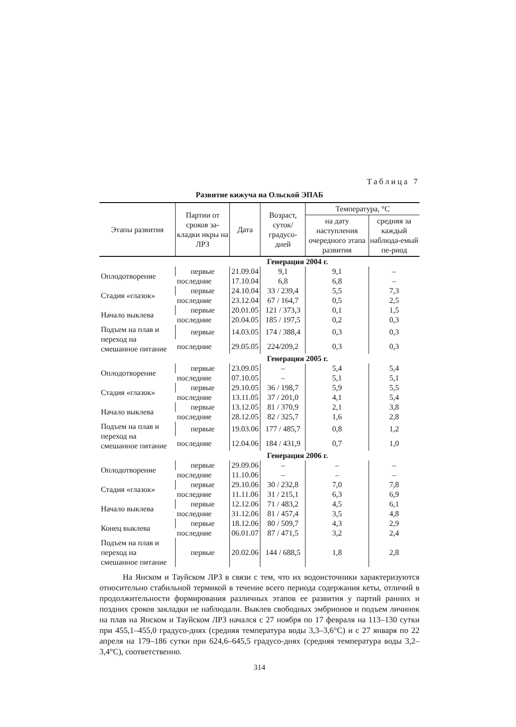Таблица 7
Развитие кижуча на Ольской ЭПАБ
| Этапы развития | Партии от сроков за-кладки икры на ЛРЗ | Дата | Возраст, суток/ градусо-дней | Температура, °С | |
| --- | --- | --- | --- | --- | --- |
| | | | | на дату наступления очередного этапа развития | средняя за каждый наблюда-емый пе-риод |
| | Генерация 2004 г. | | | | |
| Оплодотворение | первые | 21.09.04 | 9,1 | 9,1 | – |
| | последние | 17.10.04 | 6,8 | 6,8 | – |
| Стадия «глазок» | первые | 24.10.04 | 33 / 239,4 | 5,5 | 7,3 |
| | последние | 23.12.04 | 67 / 164,7 | 0,5 | 2,5 |
| Начало выклева | первые | 20.01.05 | 121 / 373,3 | 0,1 | 1,5 |
| | последние | 20.04.05 | 185 / 197,5 | 0,2 | 0,3 |
| Подъем на плав и переход на смешанное питание | первые | 14.03.05 | 174 / 388,4 | 0,3 | 0,3 |
| | последние | 29.05.05 | 224/209,2 | 0,3 | 0,3 |
| | Генерация 2005 г. | | | | |
| Оплодотворение | первые | 23.09.05 | – | 5,4 | 5,4 |
| | последние | 07.10.05 | – | 5,1 | 5,1 |
| Стадия «глазок» | первые | 29.10.05 | 36 / 198,7 | 5,9 | 5,5 |
| | последние | 13.11.05 | 37 / 201,0 | 4,1 | 5,4 |
| Начало выклева | первые | 13.12.05 | 81 / 370,9 | 2,1 | 3,8 |
| | последние | 28.12.05 | 82 / 325,7 | 1,6 | 2,8 |
| Подъем на плав и переход на смешанное питание | первые | 19.03.06 | 177 / 485,7 | 0,8 | 1,2 |
| | последние | 12.04.06 | 184 / 431,9 | 0,7 | 1,0 |
| | Генерация 2006 г. | | | | |
| Оплодотворение | первые | 29.09.06 | – | – | – |
| | последние | 11.10.06 | – | – | – |
| Стадия «глазок» | первые | 29.10.06 | 30 / 232,8 | 7,0 | 7,8 |
| | последние | 11.11.06 | 31 / 215,1 | 6,3 | 6,9 |
| Начало выклева | первые | 12.12.06 | 71 / 483,2 | 4,5 | 6,1 |
| | последние | 31.12.06 | 81 / 457,4 | 3,5 | 4,8 |
| Конец выклева | первые | 18.12.06 | 80 / 509,7 | 4,3 | 2,9 |
| | последние | 06.01.07 | 87 / 471,5 | 3,2 | 2,4 |
| Подъем на плав и переход на смешанное питание | первые | 20.02.06 | 144 / 688,5 | 1,8 | 2,8 |
На Янском и Тауйском ЛРЗ в связи с тем, что их водоисточники характеризуются относительно стабильной термикой в течение всего периода содержания кеты, отличий в продолжительности формирования различных этапов ее развития у партий ранних и поздних сроков закладки не наблюдали. Выклев свободных эмбрионов и подъем личинок на плав на Янском и Тауйском ЛРЗ начался с 27 ноября по 17 февраля на 113–130 сутки при 455,1–455,0 градусо-днях (средняя температура воды 3,3–3,6°С) и с 27 января по 22 апреля на 179–186 сутки при 624,6–645,5 градусо-днях (средняя температура воды 3,2–3,4°С), соответственно.
314